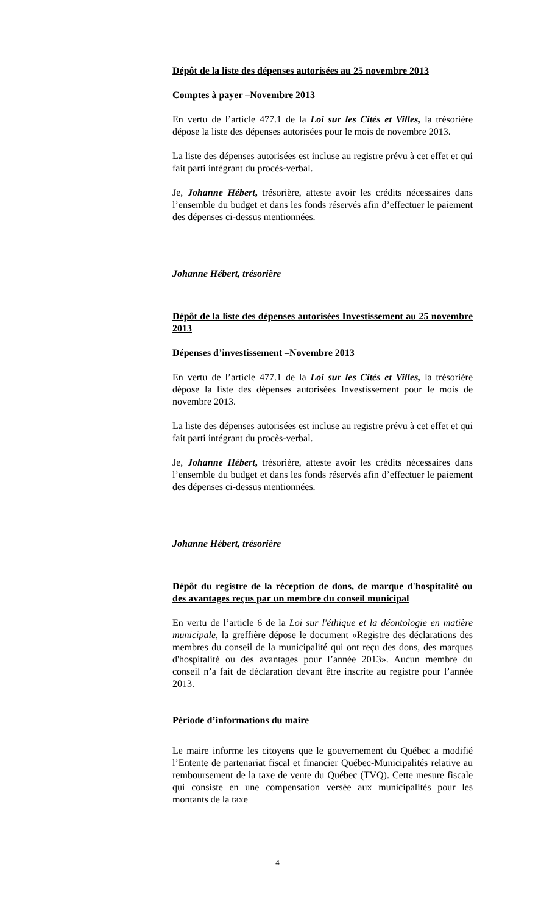Dépôt de la liste des dépenses autorisées au 25 novembre 2013
Comptes à payer –Novembre 2013
En vertu de l’article 477.1 de la Loi sur les Cités et Villes, la trésorière dépose la liste des dépenses autorisées pour le mois de novembre 2013.
La liste des dépenses autorisées est incluse au registre prévu à cet effet et qui fait parti intégrant du procès-verbal.
Je, Johanne Hébert, trésorière, atteste avoir les crédits nécessaires dans l’ensemble du budget et dans les fonds réservés afin d’effectuer le paiement des dépenses ci-dessus mentionnées.
Johanne Hébert, trésorière
Dépôt de la liste des dépenses autorisées Investissement au 25 novembre 2013
Dépenses d’investissement –Novembre 2013
En vertu de l’article 477.1 de la Loi sur les Cités et Villes, la trésorière dépose la liste des dépenses autorisées Investissement pour le mois de novembre 2013.
La liste des dépenses autorisées est incluse au registre prévu à cet effet et qui fait parti intégrant du procès-verbal.
Je, Johanne Hébert, trésorière, atteste avoir les crédits nécessaires dans l’ensemble du budget et dans les fonds réservés afin d’effectuer le paiement des dépenses ci-dessus mentionnées.
Johanne Hébert, trésorière
Dépôt du registre de la réception de dons, de marque d'hospitalité ou des avantages reçus par un membre du conseil municipal
En vertu de l’article 6 de la Loi sur l'éthique et la déontologie en matière municipale, la greffière dépose le document «Registre des déclarations des membres du conseil de la municipalité qui ont reçu des dons, des marques d'hospitalité ou des avantages pour l’année 2013». Aucun membre du conseil n’a fait de déclaration devant être inscrite au registre pour l’année 2013.
Période d’informations du maire
Le maire informe les citoyens que le gouvernement du Québec a modifié l’Entente de partenariat fiscal et financier Québec-Municipalités relative au remboursement de la taxe de vente du Québec (TVQ). Cette mesure fiscale qui consiste en une compensation versée aux municipalités pour les montants de la taxe
4